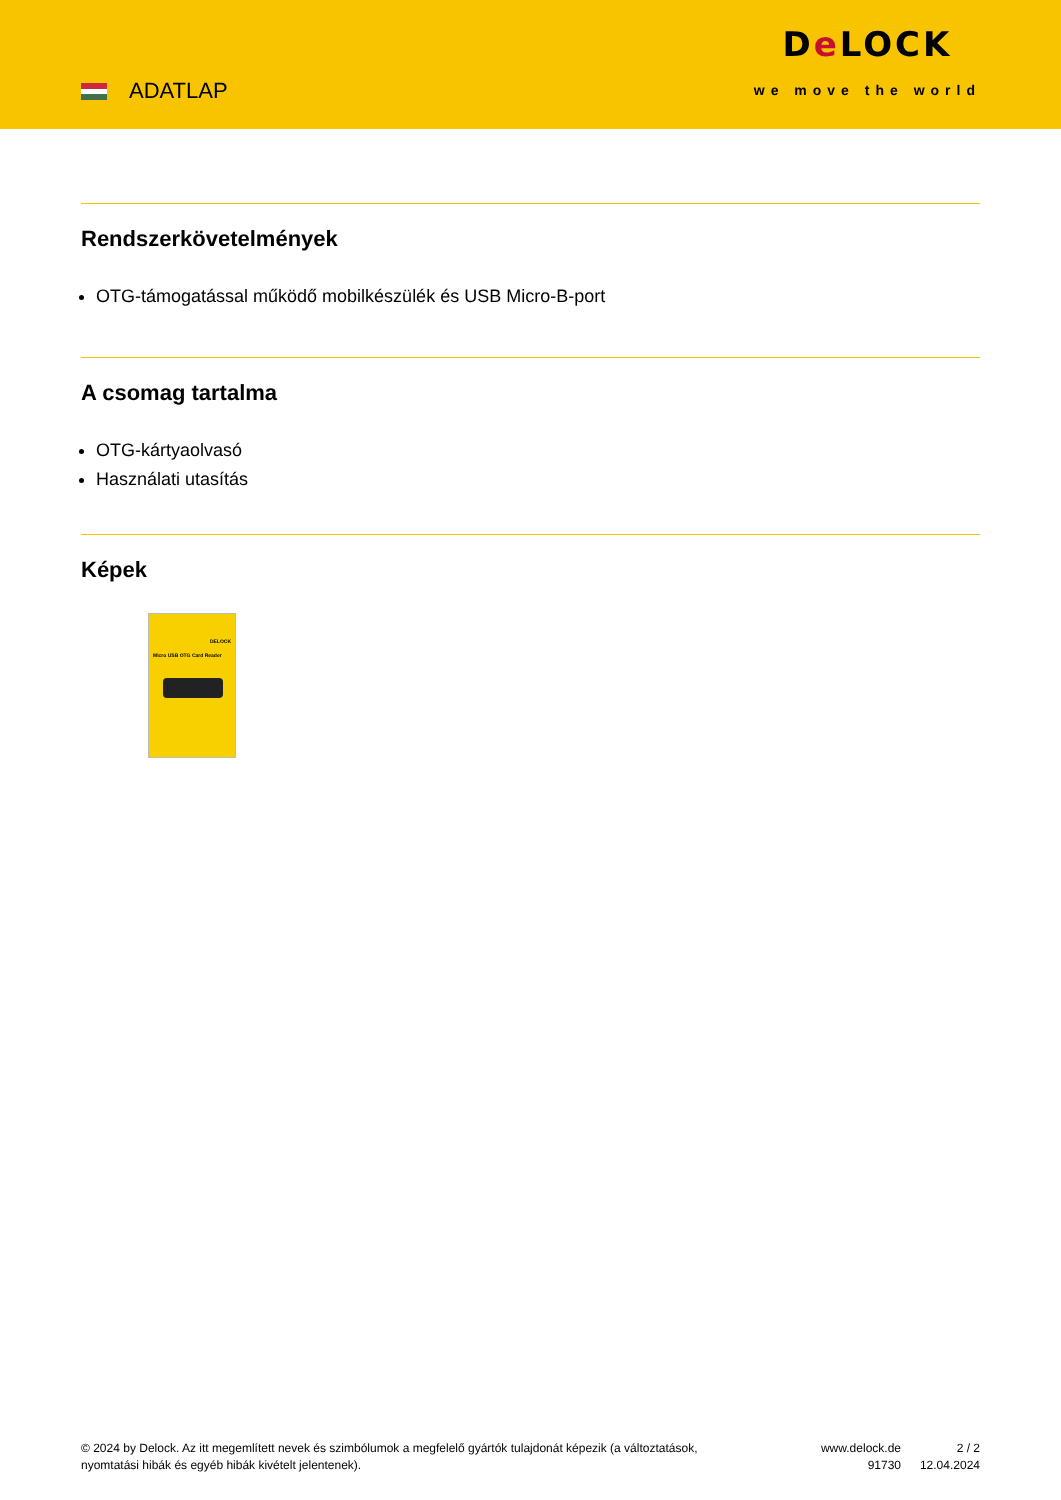ADATLAP
De LOCK
we move the world
Rendszerkövetelmények
OTG-támogatással működő mobilkészülék és USB Micro-B-port
A csomag tartalma
OTG-kártyaolvasó
Használati utasítás
Képek
DELOCK
Micro USB OTG Card Reader
© 2024 by Delock. Az itt megemlített nevek és szimbólumok a megfelelő gyártók tulajdonát képezik (a változtatások, nyomtatási hibák és egyéb hibák kivételt jelentenek).
www.delock.de
91730
2 / 2
12.04.2024